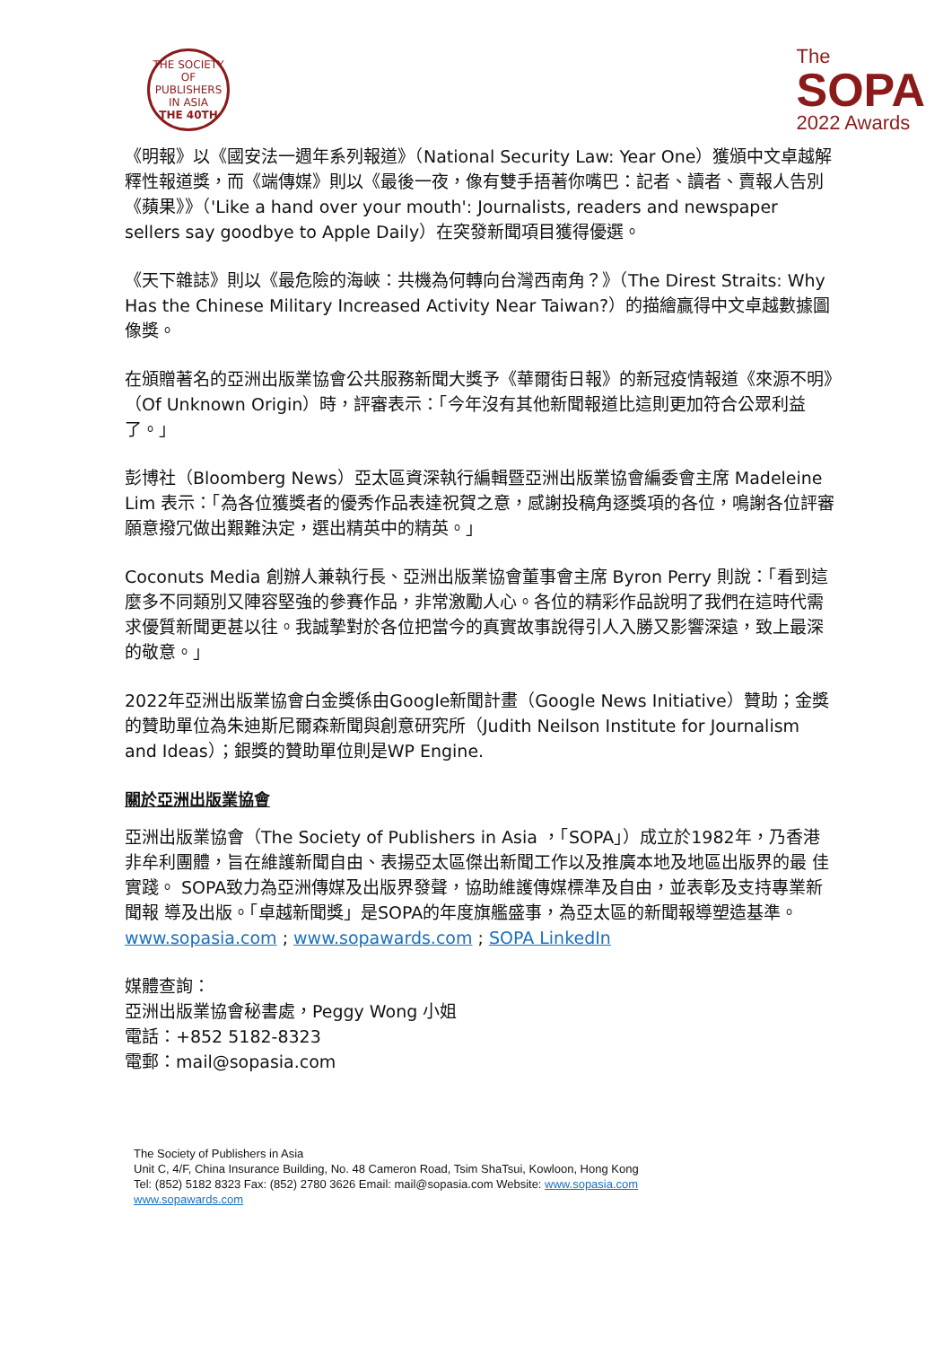THE SOCIETY OF PUBLISHERS IN ASIA
THE 40TH
The
SOPA
2022 Awards
《明報》以《國安法一週年系列報道》（National Security Law: Year One）獲頒中文卓越解釋性報道獎，而《端傳媒》則以《最後一夜，像有雙手捂著你嘴巴：記者、讀者、賣報人告別《蘋果》》（'Like a hand over your mouth': Journalists, readers and newspaper sellers say goodbye to Apple Daily）在突發新聞項目獲得優選。
《天下雜誌》則以《最危險的海峽：共機為何轉向台灣西南角？》（The Direst Straits: Why Has the Chinese Military Increased Activity Near Taiwan?）的描繪贏得中文卓越數據圖像獎。
在頒贈著名的亞洲出版業協會公共服務新聞大獎予《華爾街日報》的新冠疫情報道《來源不明》（Of Unknown Origin）時，評審表示：「今年沒有其他新聞報道比這則更加符合公眾利益了。」
彭博社（Bloomberg News）亞太區資深執行編輯暨亞洲出版業協會編委會主席 Madeleine Lim 表示：「為各位獲獎者的優秀作品表達祝賀之意，感謝投稿角逐獎項的各位，鳴謝各位評審願意撥冗做出艱難決定，選出精英中的精英。」
Coconuts Media 創辦人兼執行長、亞洲出版業協會董事會主席 Byron Perry 則說：「看到這麼多不同類別又陣容堅強的參賽作品，非常激勵人心。各位的精彩作品說明了我們在這時代需求優質新聞更甚以往。我誠摯對於各位把當今的真實故事說得引人入勝又影響深遠，致上最深的敬意。」
2022年亞洲出版業協會白金獎係由Google新聞計畫（Google News Initiative）贊助；金獎的贊助單位為朱迪斯尼爾森新聞與創意研究所（Judith Neilson Institute for Journalism and Ideas）；銀獎的贊助單位則是WP Engine.
關於亞洲出版業協會
亞洲出版業協會（The Society of Publishers in Asia ，「SOPA」）成立於1982年，乃香港 非牟利團體，旨在維護新聞自由、表揚亞太區傑出新聞工作以及推廣本地及地區出版界的最 佳實踐。 SOPA致力為亞洲傳媒及出版界發聲，協助維護傳媒標準及自由，並表彰及支持專業新聞報 導及出版。「卓越新聞獎」是SOPA的年度旗艦盛事，為亞太區的新聞報導塑造基準。 www.sopasia.com ; www.sopawards.com ; SOPA LinkedIn
媒體查詢：
亞洲出版業協會秘書處，Peggy Wong 小姐
電話：+852 5182-8323
電郵：mail@sopasia.com
The Society of Publishers in Asia
Unit C, 4/F, China Insurance Building, No. 48 Cameron Road, Tsim ShaTsui, Kowloon, Hong Kong
Tel: (852) 5182 8323 Fax: (852) 2780 3626 Email: mail@sopasia.com Website: www.sopasia.com
www.sopawards.com